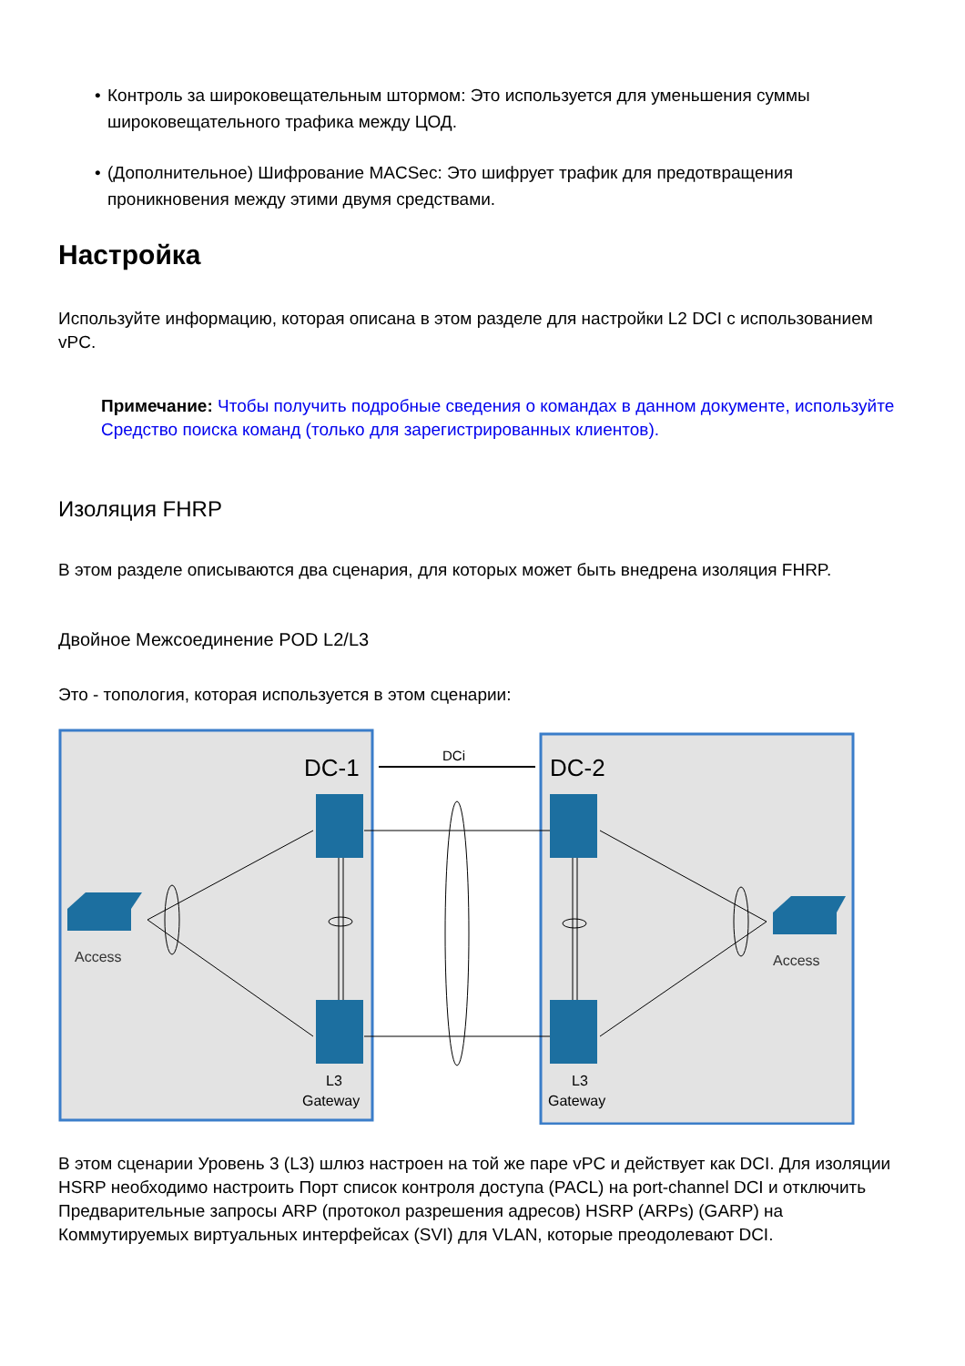• Контроль за широковещательным штормом: Это используется для уменьшения суммы широковещательного трафика между ЦОД.
• (Дополнительное) Шифрование MACSec: Это шифрует трафик для предотвращения проникновения между этими двумя средствами.
Настройка
Используйте информацию, которая описана в этом разделе для настройки L2 DCI с использованием vPC.
Примечание: Чтобы получить подробные сведения о командах в данном документе, используйте Средство поиска команд (только для зарегистрированных клиентов).
Изоляция FHRP
В этом разделе описываются два сценария, для которых может быть внедрена изоляция FHRP.
Двойное Межсоединение POD L2/L3
Это - топология, которая используется в этом сценарии:
DC-1
DC-2
DCi
Access
Access
L3
Gateway
L3
Gateway
В этом сценарии Уровень 3 (L3) шлюз настроен на той же паре vPC и действует как DCI. Для изоляции HSRP необходимо настроить Порт список контроля доступа (PACL) на port-channel DCI и отключить Предварительные запросы ARP (протокол разрешения адресов) HSRP (ARPs) (GARP) на Коммутируемых виртуальных интерфейсах (SVI) для VLAN, которые преодолевают DCI.